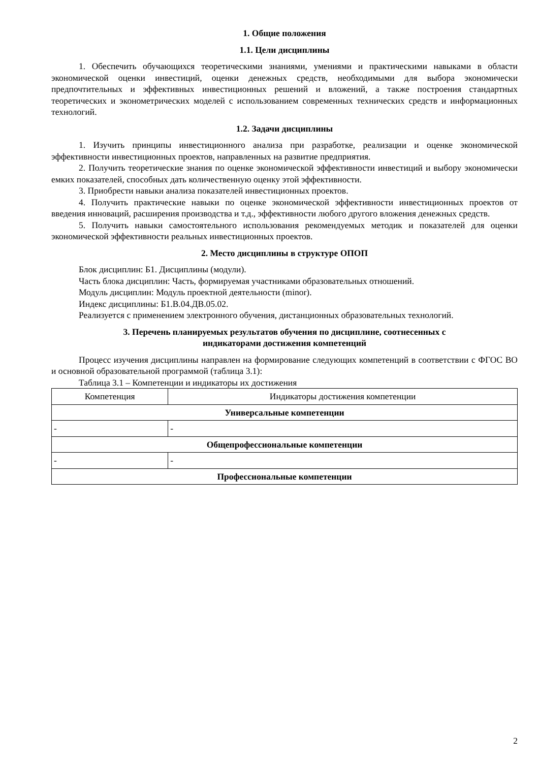1. Общие положения
1.1. Цели дисциплины
1. Обеспечить обучающихся теоретическими знаниями, умениями и практическими навыками в области экономической оценки инвестиций, оценки денежных средств, необходимыми для выбора экономически предпочтительных и эффективных инвестиционных решений и вложений, а также построения стандартных теоретических и эконометрических моделей с использованием современных технических средств и информационных технологий.
1.2. Задачи дисциплины
1. Изучить принципы инвестиционного анализа при разработке, реализации и оценке экономической эффективности инвестиционных проектов, направленных на развитие предприятия.
2. Получить теоретические знания по оценке экономической эффективности инвестиций и выбору экономически емких показателей, способных дать количественную оценку этой эффективности.
3. Приобрести навыки анализа показателей инвестиционных проектов.
4. Получить практические навыки по оценке экономической эффективности инвестиционных проектов от введения инноваций, расширения производства и т.д., эффективности любого другого вложения денежных средств.
5. Получить навыки самостоятельного использования рекомендуемых методик и показателей для оценки экономической эффективности реальных инвестиционных проектов.
2. Место дисциплины в структуре ОПОП
Блок дисциплин: Б1. Дисциплины (модули).
Часть блока дисциплин: Часть, формируемая участниками образовательных отношений.
Модуль дисциплин: Модуль проектной деятельности (minor).
Индекс дисциплины: Б1.В.04.ДВ.05.02.
Реализуется с применением электронного обучения, дистанционных образовательных технологий.
3. Перечень планируемых результатов обучения по дисциплине, соотнесенных с
индикаторами достижения компетенций
Процесс изучения дисциплины направлен на формирование следующих компетенций в соответствии с ФГОС ВО и основной образовательной программой (таблица 3.1):
Таблица 3.1 – Компетенции и индикаторы их достижения
| Компетенция | Индикаторы достижения компетенции |
| --- | --- |
| Универсальные компетенции | |
| - | - |
| Общепрофессиональные компетенции | |
| - | - |
| Профессиональные компетенции | |
2